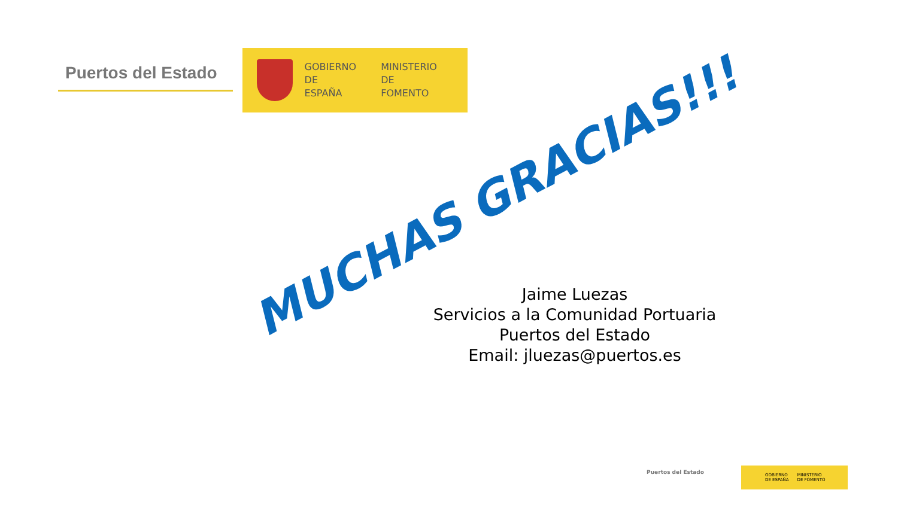Puertos del Estado
GOBIERNO
DE ESPAÑA
MINISTERIO
DE FOMENTO
MUCHAS GRACIAS!!!
Jaime Luezas
Servicios a la Comunidad Portuaria
Puertos del Estado
Email: jluezas@puertos.es
Puertos del Estado
GOBIERNO
DE ESPAÑA MINISTERIO
DE FOMENTO